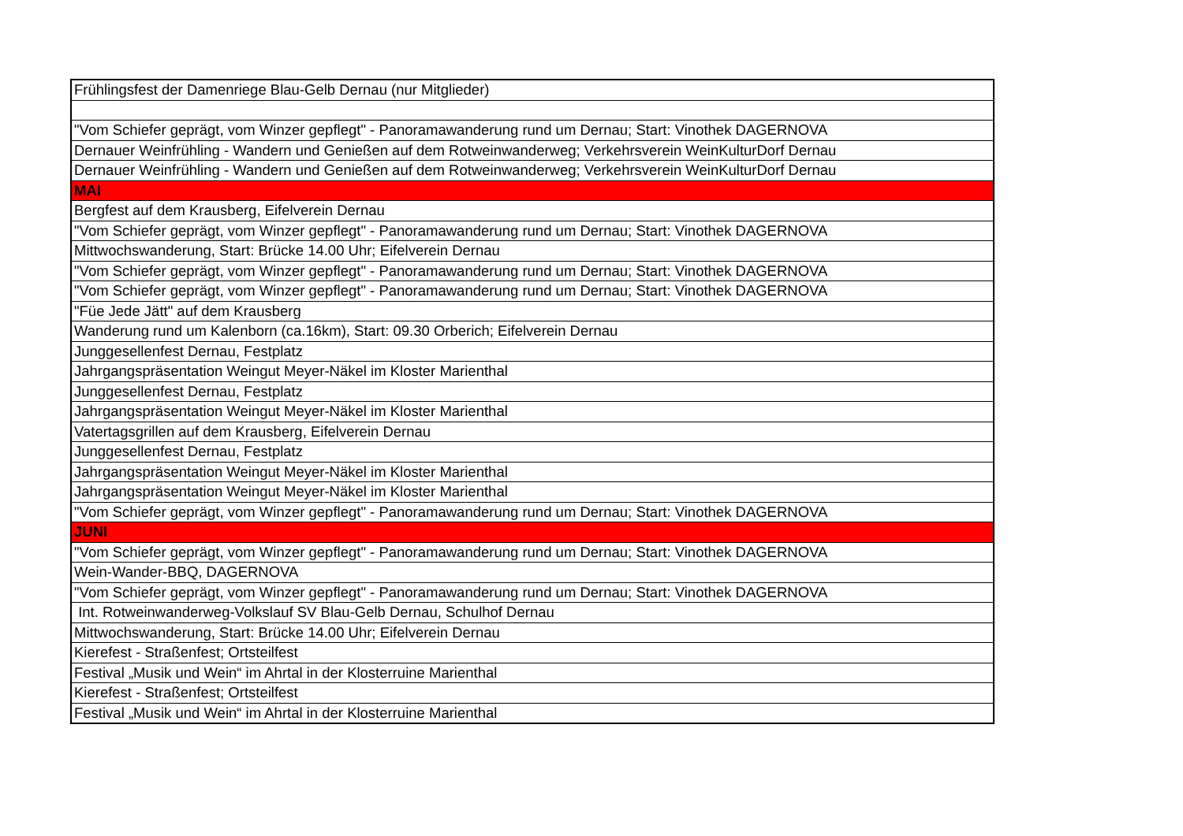| Frühlingsfest der Damenriege Blau-Gelb Dernau (nur Mitglieder) |
| "Vom Schiefer geprägt, vom Winzer gepflegt" - Panoramawanderung rund um Dernau; Start: Vinothek DAGERNOVA |
| Dernauer Weinfrühling - Wandern und Genießen auf dem Rotweinwanderweg; Verkehrsverein WeinKulturDorf Dernau |
| Dernauer Weinfrühling - Wandern und Genießen auf dem Rotweinwanderweg; Verkehrsverein WeinKulturDorf Dernau |
| MAI |
| Bergfest auf dem Krausberg, Eifelverein Dernau |
| "Vom Schiefer geprägt, vom Winzer gepflegt" - Panoramawanderung rund um Dernau; Start: Vinothek DAGERNOVA |
| Mittwochswanderung, Start: Brücke 14.00 Uhr; Eifelverein Dernau |
| "Vom Schiefer geprägt, vom Winzer gepflegt" - Panoramawanderung rund um Dernau; Start: Vinothek DAGERNOVA |
| "Vom Schiefer geprägt, vom Winzer gepflegt" - Panoramawanderung rund um Dernau; Start: Vinothek DAGERNOVA |
| "Füe Jede Jätt" auf dem Krausberg |
| Wanderung rund um Kalenborn (ca.16km), Start: 09.30 Orberich; Eifelverein Dernau |
| Junggesellenfest Dernau, Festplatz |
| Jahrgangspräsentation Weingut Meyer-Näkel im Kloster Marienthal |
| Junggesellenfest Dernau, Festplatz |
| Jahrgangspräsentation Weingut Meyer-Näkel im Kloster Marienthal |
| Vatertagsgrillen auf dem Krausberg, Eifelverein Dernau |
| Junggesellenfest Dernau, Festplatz |
| Jahrgangspräsentation Weingut Meyer-Näkel im Kloster Marienthal |
| Jahrgangspräsentation Weingut Meyer-Näkel im Kloster Marienthal |
| "Vom Schiefer geprägt, vom Winzer gepflegt" - Panoramawanderung rund um Dernau; Start: Vinothek DAGERNOVA |
| JUNI |
| "Vom Schiefer geprägt, vom Winzer gepflegt" - Panoramawanderung rund um Dernau; Start: Vinothek DAGERNOVA |
| Wein-Wander-BBQ, DAGERNOVA |
| "Vom Schiefer geprägt, vom Winzer gepflegt" - Panoramawanderung rund um Dernau; Start: Vinothek DAGERNOVA |
| Int. Rotweinwanderweg-Volkslauf SV Blau-Gelb Dernau, Schulhof Dernau |
| Mittwochswanderung, Start: Brücke 14.00 Uhr; Eifelverein Dernau |
| Kierefest - Straßenfest; Ortsteilfest |
| Festival „Musik und Wein“ im Ahrtal in der Klosterruine Marienthal |
| Kierefest - Straßenfest; Ortsteilfest |
| Festival „Musik und Wein“ im Ahrtal in der Klosterruine Marienthal |